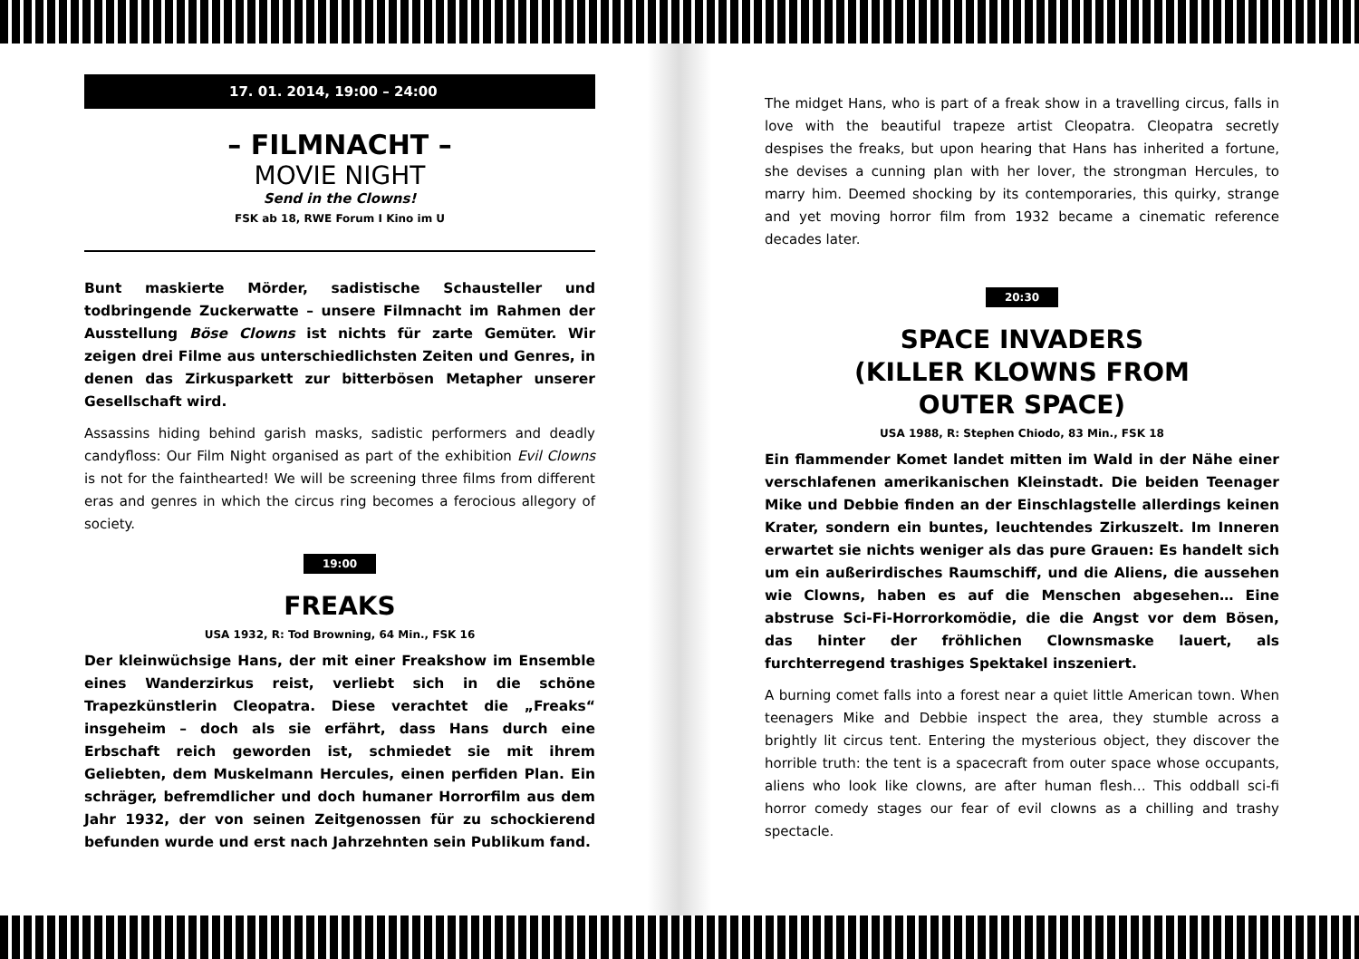17. 01. 2014, 19:00 – 24:00
– FILMNACHT –
MOVIE NIGHT
Send in the Clowns!
FSK ab 18, RWE Forum I Kino im U
Bunt maskierte Mörder, sadistische Schausteller und todbringende Zuckerwatte – unsere Filmnacht im Rahmen der Ausstellung Böse Clowns ist nichts für zarte Gemüter. Wir zeigen drei Filme aus unterschiedlichsten Zeiten und Genres, in denen das Zirkusparkett zur bitterbösen Metapher unserer Gesellschaft wird.
Assassins hiding behind garish masks, sadistic performers and deadly candyfloss: Our Film Night organised as part of the exhibition Evil Clowns is not for the fainthearted! We will be screening three films from different eras and genres in which the circus ring becomes a ferocious allegory of society.
19:00
FREAKS
USA 1932, R: Tod Browning, 64 Min., FSK 16
Der kleinwüchsige Hans, der mit einer Freakshow im Ensemble eines Wanderzirkus reist, verliebt sich in die schöne Trapezkünstlerin Cleopatra. Diese verachtet die „Freaks“ insgeheim – doch als sie erfährt, dass Hans durch eine Erbschaft reich geworden ist, schmiedet sie mit ihrem Geliebten, dem Muskelmann Hercules, einen perfiden Plan. Ein schräger, befremdlicher und doch humaner Horrorfilm aus dem Jahr 1932, der von seinen Zeitgenossen für zu schockierend befunden wurde und erst nach Jahrzehnten sein Publikum fand.
The midget Hans, who is part of a freak show in a travelling circus, falls in love with the beautiful trapeze artist Cleopatra. Cleopatra secretly despises the freaks, but upon hearing that Hans has inherited a fortune, she devises a cunning plan with her lover, the strongman Hercules, to marry him. Deemed shocking by its contemporaries, this quirky, strange and yet moving horror film from 1932 became a cinematic reference decades later.
20:30
SPACE INVADERS
(KILLER KLOWNS FROM
OUTER SPACE)
USA 1988, R: Stephen Chiodo, 83 Min., FSK 18
Ein flammender Komet landet mitten im Wald in der Nähe einer verschlafenen amerikanischen Kleinstadt. Die beiden Teenager Mike und Debbie finden an der Einschlagstelle allerdings keinen Krater, sondern ein buntes, leuchtendes Zirkuszelt. Im Inneren erwartet sie nichts weniger als das pure Grauen: Es handelt sich um ein außerirdisches Raumschiff, und die Aliens, die aussehen wie Clowns, haben es auf die Menschen abgesehen… Eine abstruse Sci-Fi-Horrorkomödie, die die Angst vor dem Bösen, das hinter der fröhlichen Clownsmaske lauert, als furchterregend trashiges Spektakel inszeniert.
A burning comet falls into a forest near a quiet little American town. When teenagers Mike and Debbie inspect the area, they stumble across a brightly lit circus tent. Entering the mysterious object, they discover the horrible truth: the tent is a spacecraft from outer space whose occupants, aliens who look like clowns, are after human flesh… This oddball sci-fi horror comedy stages our fear of evil clowns as a chilling and trashy spectacle.